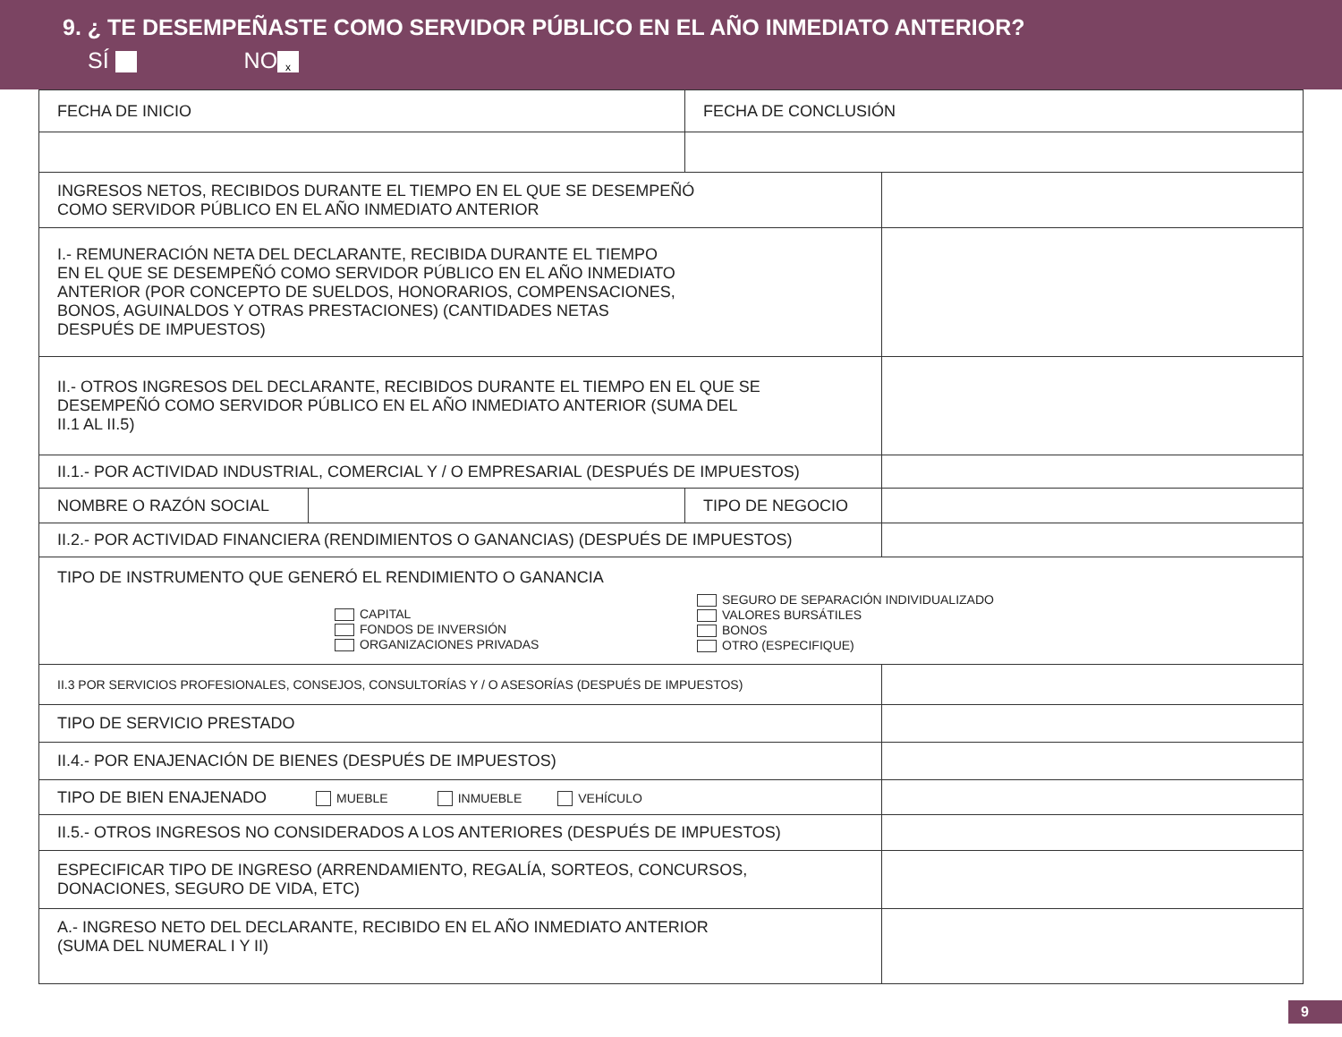9. ¿ TE DESEMPEÑASTE COMO SERVIDOR PÚBLICO EN EL AÑO INMEDIATO ANTERIOR?
SÍ NO x
| FECHA DE INICIO | | FECHA DE CONCLUSIÓN | |
| INGRESOS NETOS, RECIBIDOS DURANTE EL TIEMPO EN EL QUE SE DESEMPEÑÓ COMO SERVIDOR PÚBLICO EN EL AÑO INMEDIATO ANTERIOR | | | |
| I.- REMUNERACIÓN NETA DEL DECLARANTE, RECIBIDA DURANTE EL TIEMPO EN EL QUE SE DESEMPEÑÓ COMO SERVIDOR PÚBLICO EN EL AÑO INMEDIATO ANTERIOR (POR CONCEPTO DE SUELDOS, HONORARIOS, COMPENSACIONES, BONOS, AGUINALDOS Y OTRAS PRESTACIONES) (CANTIDADES NETAS DESPUÉS DE IMPUESTOS) | | | |
| II.- OTROS INGRESOS DEL DECLARANTE, RECIBIDOS DURANTE EL TIEMPO EN EL QUE SE DESEMPEÑÓ COMO SERVIDOR PÚBLICO EN EL AÑO INMEDIATO ANTERIOR (SUMA DEL II.1 AL II.5) | | | |
| II.1.- POR ACTIVIDAD INDUSTRIAL, COMERCIAL Y / O EMPRESARIAL (DESPUÉS DE IMPUESTOS) | | | |
| NOMBRE O RAZÓN SOCIAL | | TIPO DE NEGOCIO | |
| II.2.- POR ACTIVIDAD FINANCIERA (RENDIMIENTOS O GANANCIAS) (DESPUÉS DE IMPUESTOS) | | | |
| TIPO DE INSTRUMENTO QUE GENERÓ EL RENDIMIENTO O GANANCIA CAPITAL FONDOS DE INVERSIÓN ORGANIZACIONES PRIVADAS SEGURO DE SEPARACIÓN INDIVIDUALIZADO VALORES BURSÁTILES BONOS OTRO (ESPECIFIQUE) | | | |
| II.3 POR SERVICIOS PROFESIONALES, CONSEJOS, CONSULTORÍAS Y / O ASESORÍAS (DESPUÉS DE IMPUESTOS) | | | |
| TIPO DE SERVICIO PRESTADO | | | |
| II.4.- POR ENAJENACIÓN DE BIENES (DESPUÉS DE IMPUESTOS) | | | |
| TIPO DE BIEN ENAJENADO MUEBLE INMUEBLE VEHÍCULO | | | |
| II.5.- OTROS INGRESOS NO CONSIDERADOS A LOS ANTERIORES (DESPUÉS DE IMPUESTOS) | | | |
| ESPECIFICAR TIPO DE INGRESO (ARRENDAMIENTO, REGALÍA, SORTEOS, CONCURSOS, DONACIONES, SEGURO DE VIDA, ETC) | | | |
| A.- INGRESO NETO DEL DECLARANTE, RECIBIDO EN EL AÑO INMEDIATO ANTERIOR (SUMA DEL NUMERAL I Y II) | | | |
9